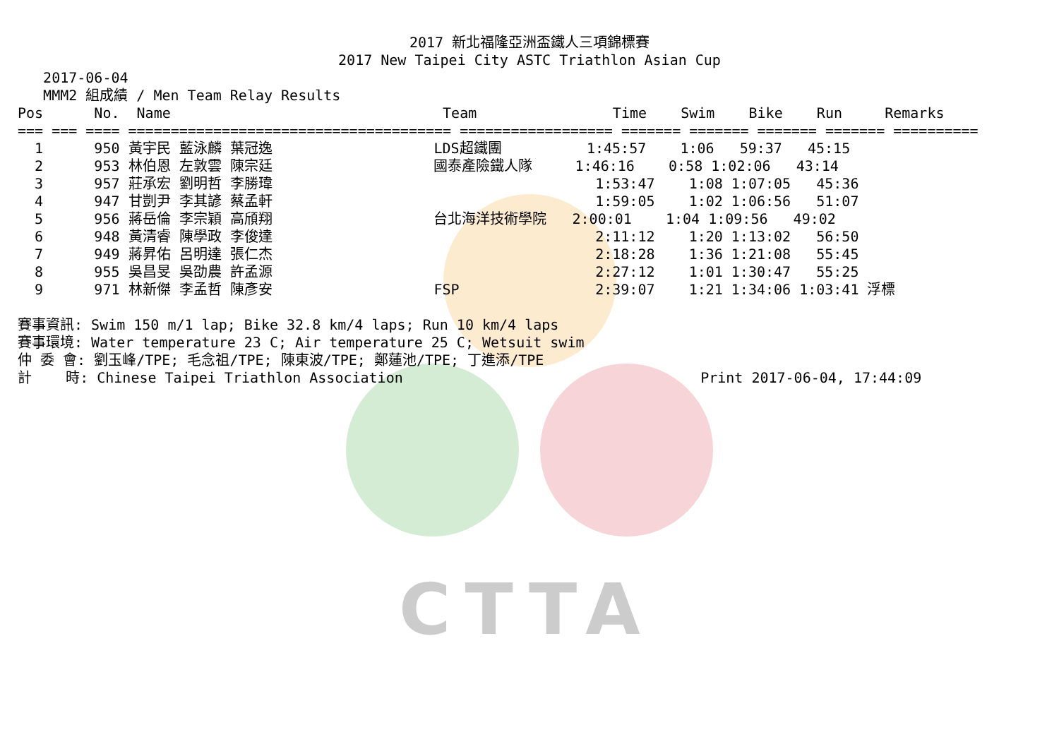CTTA
2017 新北福隆亞洲盃鐵人三項錦標賽
2017 New Taipei City ASTC Triathlon Asian Cup
   2017-06-04
   MMM2 組成績 / Men Team Relay Results
Pos      No.  Name                                Team                Time    Swim    Bike    Run     Remarks
=== === ==== ====================================== ================== ======= ======= ======= ======= ==========
  1      950 黃宇民 藍泳麟 葉冠逸                   LDS超鐵團          1:45:57    1:06   59:37   45:15
  2      953 林伯恩 左敦雲 陳宗廷                   國泰產險鐵人隊     1:46:16    0:58 1:02:06   43:14
  3      957 莊承宏 劉明哲 李勝瑋                                      1:53:47    1:08 1:07:05   45:36
  4      947 甘剴尹 李其諺 蔡孟軒                                      1:59:05    1:02 1:06:56   51:07
  5      956 蔣岳倫 李宗穎 高頎翔                   台北海洋技術學院   2:00:01    1:04 1:09:56   49:02
  6      948 黃清睿 陳學政 李俊達                                      2:11:12    1:20 1:13:02   56:50
  7      949 蔣昇佑 呂明達 張仁杰                                      2:18:28    1:36 1:21:08   55:45
  8      955 吳昌旻 吳劭農 許孟源                                      2:27:12    1:01 1:30:47   55:25
  9      971 林新傑 李孟哲 陳彥安                   FSP                2:39:07    1:21 1:34:06 1:03:41 浮標

賽事資訊: Swim 150 m/1 lap; Bike 32.8 km/4 laps; Run 10 km/4 laps
賽事環境: Water temperature 23 C; Air temperature 25 C; Wetsuit swim
仲 委 會: 劉玉峰/TPE; 毛念祖/TPE; 陳東波/TPE; 鄭蓮池/TPE; 丁進添/TPE
計    時: Chinese Taipei Triathlon Association                                   Print 2017-06-04, 17:44:09